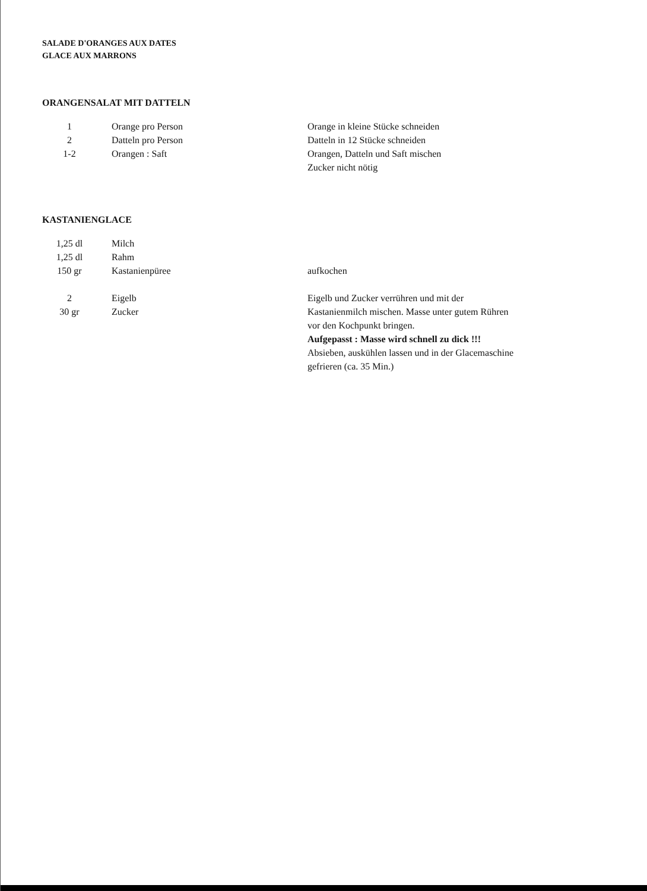SALADE D'ORANGES AUX DATES
GLACE AUX MARRONS
ORANGENSALAT MIT DATTELN
| 1 | Orange pro Person | Orange in kleine Stücke schneiden |
| 2 | Datteln pro Person | Datteln in 12 Stücke schneiden |
| 1-2 | Orangen : Saft | Orangen, Datteln und Saft mischen |
| | | Zucker nicht nötig |
KASTANIENGLACE
| 1,25 dl | Milch | |
| 1,25 dl | Rahm | |
| 150 gr | Kastanienpüree | aufkochen |
| 2 | Eigelb | Eigelb und Zucker verrühren und mit der |
| 30 gr | Zucker | Kastanienmilch mischen. Masse unter gutem Rühren |
| | | vor den Kochpunkt bringen. |
| | | Aufgepasst : Masse wird schnell zu dick !!! |
| | | Absieben, auskühlen lassen und in der Glacemaschine |
| | | gefrieren (ca. 35 Min.) |